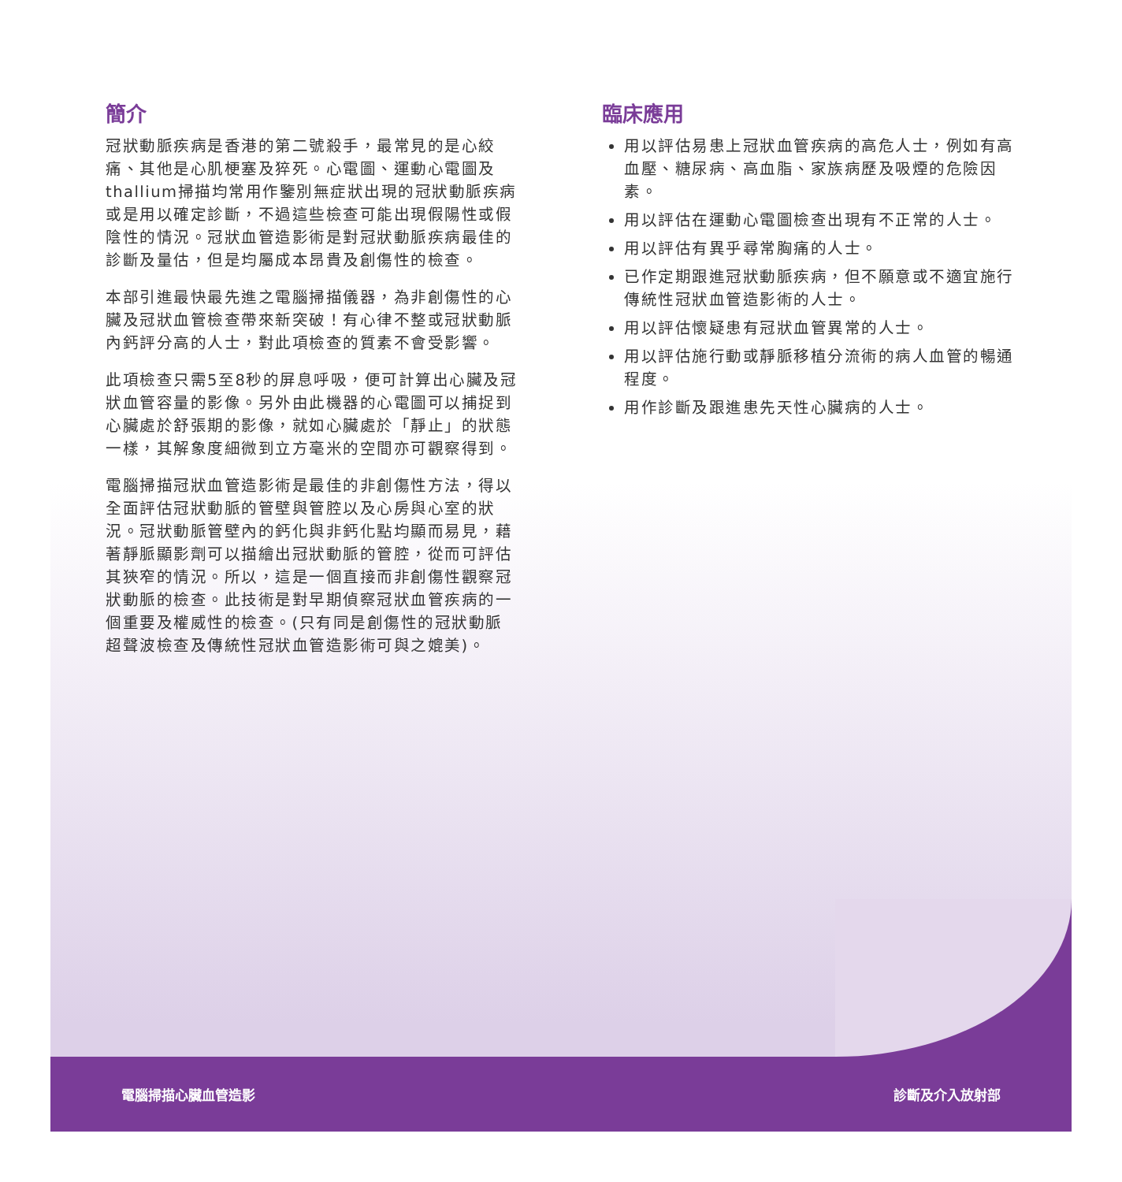簡介
冠狀動脈疾病是香港的第二號殺手，最常見的是心絞痛、其他是心肌梗塞及猝死。心電圖、運動心電圖及thallium掃描均常用作鑒別無症狀出現的冠狀動脈疾病或是用以確定診斷，不過這些檢查可能出現假陽性或假陰性的情況。冠狀血管造影術是對冠狀動脈疾病最佳的診斷及量估，但是均屬成本昂貴及創傷性的檢查。
本部引進最快最先進之電腦掃描儀器，為非創傷性的心臟及冠狀血管檢查帶來新突破！有心律不整或冠狀動脈內鈣評分高的人士，對此項檢查的質素不會受影響。
此項檢查只需5至8秒的屏息呼吸，便可計算出心臟及冠狀血管容量的影像。另外由此機器的心電圖可以捕捉到心臟處於舒張期的影像，就如心臟處於「靜止」的狀態一樣，其解象度細微到立方毫米的空間亦可觀察得到。
電腦掃描冠狀血管造影術是最佳的非創傷性方法，得以全面評估冠狀動脈的管壁與管腔以及心房與心室的狀況。冠狀動脈管壁內的鈣化與非鈣化點均顯而易見，藉著靜脈顯影劑可以描繪出冠狀動脈的管腔，從而可評估其狹窄的情況。所以，這是一個直接而非創傷性觀察冠狀動脈的檢查。此技術是對早期偵察冠狀血管疾病的一個重要及權威性的檢查。(只有同是創傷性的冠狀動脈超聲波檢查及傳統性冠狀血管造影術可與之媲美)。
臨床應用
用以評估易患上冠狀血管疾病的高危人士，例如有高血壓、糖尿病、高血脂、家族病歷及吸煙的危險因素。
用以評估在運動心電圖檢查出現有不正常的人士。
用以評估有異乎尋常胸痛的人士。
已作定期跟進冠狀動脈疾病，但不願意或不適宜施行傳統性冠狀血管造影術的人士。
用以評估懷疑患有冠狀血管異常的人士。
用以評估施行動或靜脈移植分流術的病人血管的暢通程度。
用作診斷及跟進患先天性心臟病的人士。
電腦掃描心臟血管造影 診斷及介入放射部